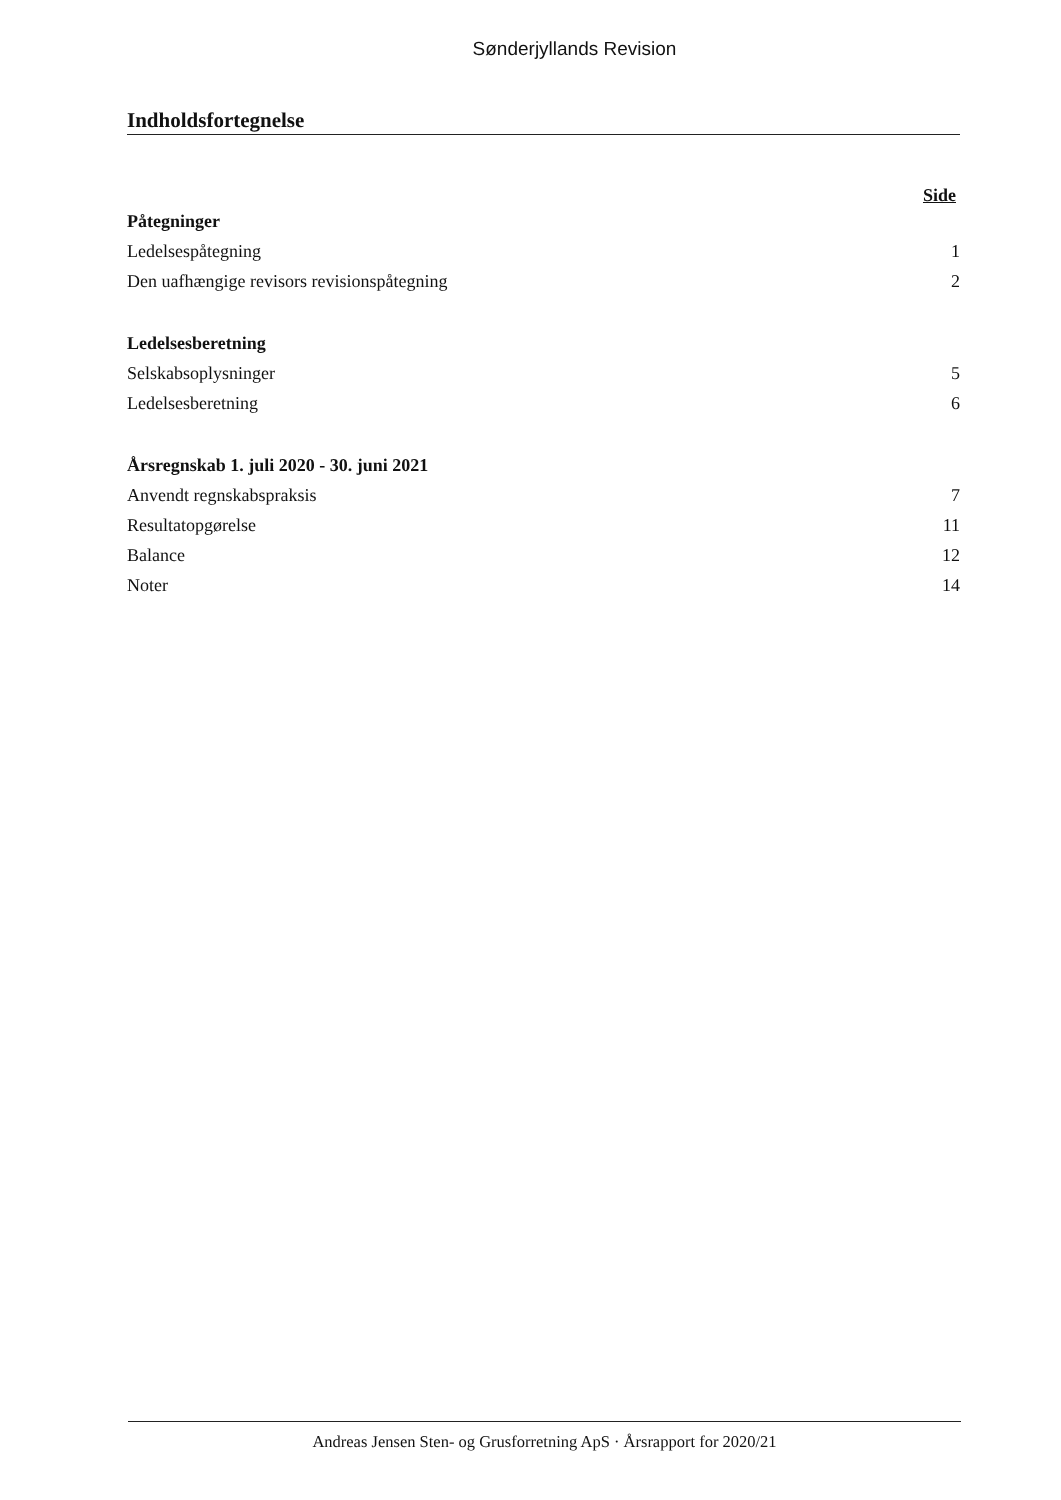Sønderjyllands Revision
Indholdsfortegnelse
Side
| Påtegninger | |
| Ledelsespåtegning | 1 |
| Den uafhængige revisors revisionspåtegning | 2 |
| Ledelsesberetning | |
| Selskabsoplysninger | 5 |
| Ledelsesberetning | 6 |
| Årsregnskab 1. juli 2020 - 30. juni 2021 | |
| Anvendt regnskabspraksis | 7 |
| Resultatopgørelse | 11 |
| Balance | 12 |
| Noter | 14 |
Andreas Jensen Sten- og Grusforretning ApS · Årsrapport for 2020/21